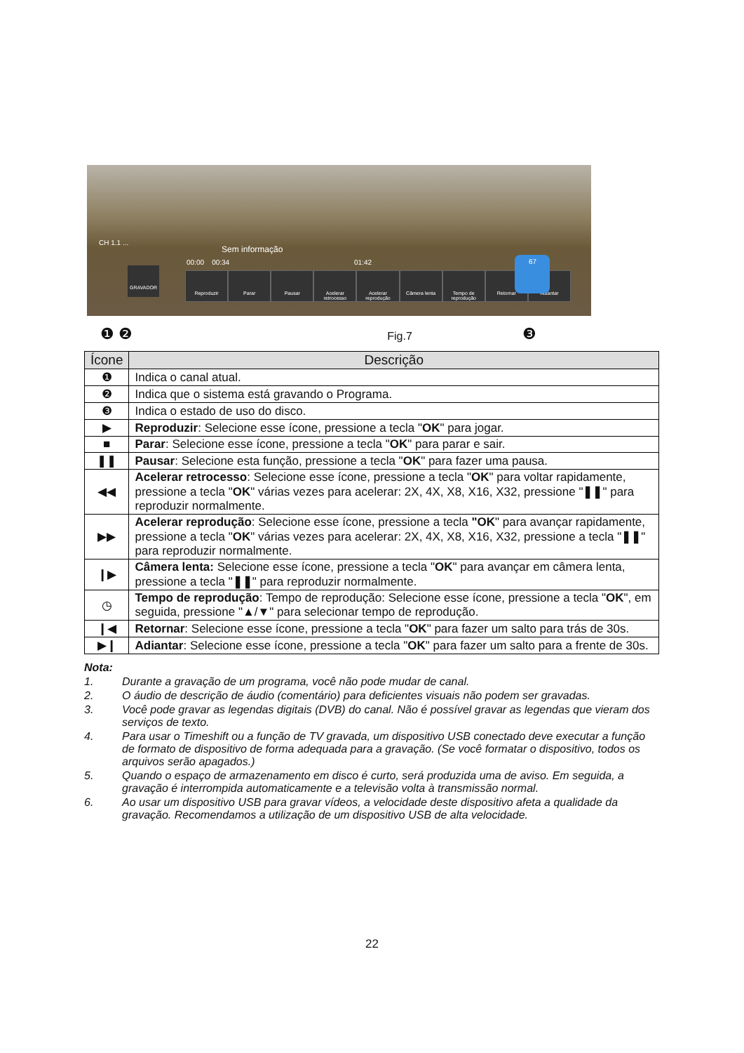CH 1.1 ...
Sem informação
00:00 00:34 01:42
GRAVADOR
Reproduzir Parar Pausar Acelerar retrocesso Acelerar reprodução Câmera lenta Tempo de reprodução Retornar Adiantar
67
❶ ❷ ❸
Fig.7
| Ícone | Descrição |
| --- | --- |
| ❶ | Indica o canal atual. |
| ❷ | Indica que o sistema está gravando o Programa. |
| ❸ | Indica o estado de uso do disco. |
| ▶ | Reproduzir : Selecione esse ícone, pressione a tecla " OK " para jogar. |
| ■ | Parar : Selecione esse ícone, pressione a tecla " OK " para parar e sair. |
| ❚❚ | Pausar : Selecione esta função, pressione a tecla " OK " para fazer uma pausa. |
| ◀◀ | Acelerar retrocesso : Selecione esse ícone, pressione a tecla " OK " para voltar rapidamente, pressione a tecla " OK " várias vezes para acelerar: 2X, 4X, X8, X16, X32, pressione " ❚❚ " para reproduzir normalmente. |
| ▶▶ | Acelerar reprodução : Selecione esse ícone, pressione a tecla "OK " para avançar rapidamente, pressione a tecla " OK " várias vezes para acelerar: 2X, 4X, X8, X16, X32, pressione a tecla " ❚❚ " para reproduzir normalmente. |
| ❙▶ | Câmera lenta: Selecione esse ícone, pressione a tecla " OK " para avançar em câmera lenta, pressione a tecla " ❚❚ " para reproduzir normalmente. |
| ◷ | Tempo de reprodução : Tempo de reprodução: Selecione esse ícone, pressione a tecla " OK ", em seguida, pressione "▲/▼" para selecionar tempo de reprodução. |
| ❙◀ | Retornar : Selecione esse ícone, pressione a tecla " OK " para fazer um salto para trás de 30s. |
| ▶❙ | Adiantar : Selecione esse ícone, pressione a tecla " OK " para fazer um salto para a frente de 30s. |
Nota:
1. Durante a gravação de um programa, você não pode mudar de canal.
2. O áudio de descrição de áudio (comentário) para deficientes visuais não podem ser gravadas.
3. Você pode gravar as legendas digitais (DVB) do canal. Não é possível gravar as legendas que vieram dos serviços de texto.
4. Para usar o Timeshift ou a função de TV gravada, um dispositivo USB conectado deve executar a função de formato de dispositivo de forma adequada para a gravação. (Se você formatar o dispositivo, todos os arquivos serão apagados.)
5. Quando o espaço de armazenamento em disco é curto, será produzida uma de aviso. Em seguida, a gravação é interrompida automaticamente e a televisão volta à transmissão normal.
6. Ao usar um dispositivo USB para gravar vídeos, a velocidade deste dispositivo afeta a qualidade da gravação. Recomendamos a utilização de um dispositivo USB de alta velocidade.
22